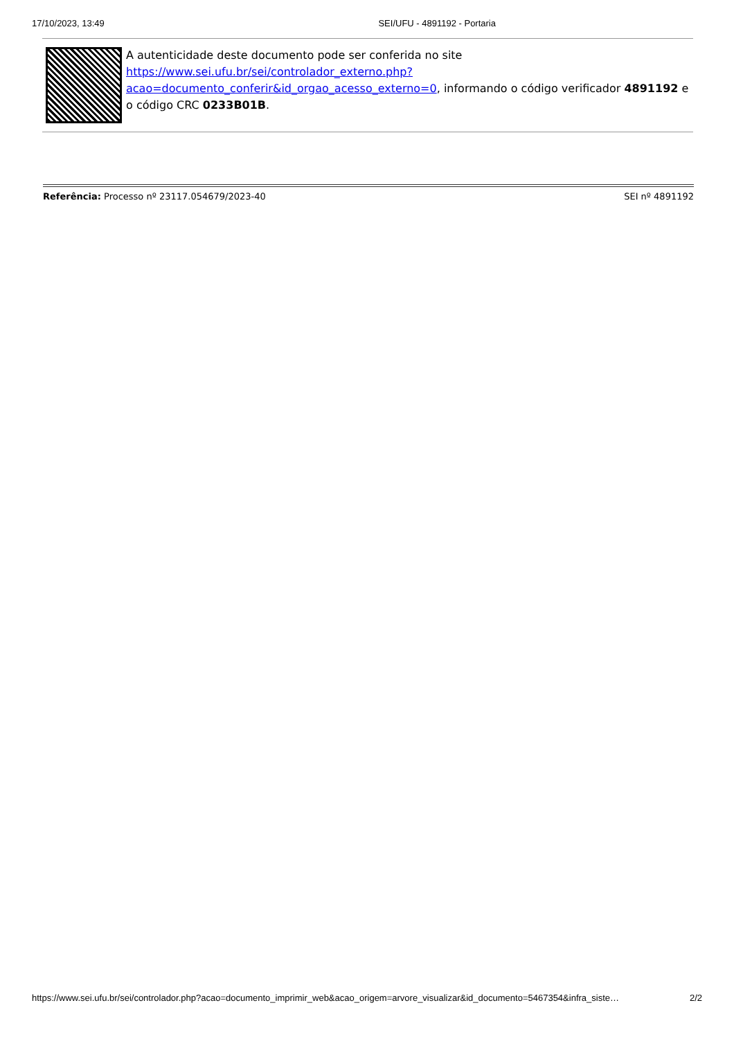17/10/2023, 13:49 SEI/UFU - 4891192 - Portaria
A autenticidade deste documento pode ser conferida no site https://www.sei.ufu.br/sei/controlador_externo.php?acao=documento_conferir&id_orgao_acesso_externo=0, informando o código verificador 4891192 e o código CRC 0233B01B.
Referência: Processo nº 23117.054679/2023-40 SEI nº 4891192
https://www.sei.ufu.br/sei/controlador.php?acao=documento_imprimir_web&acao_origem=arvore_visualizar&id_documento=5467354&infra_siste… 2/2